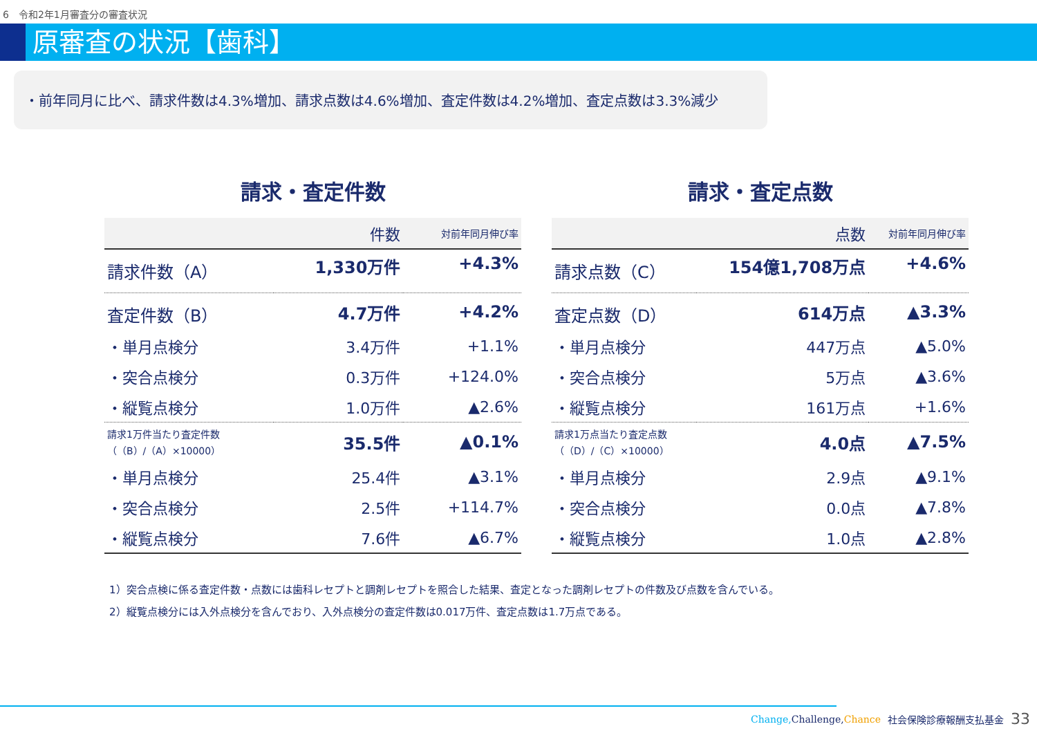6　令和2年1月審査分の審査状況
原審査の状況【歯科】
・前年同月に比べ、請求件数は4.3%増加、請求点数は4.6%増加、査定件数は4.2%増加、査定点数は3.3%減少
請求・査定件数
| | 件数 | 対前年同月伸び率 |
| --- | --- | --- |
| 請求件数（A） | 1,330万件 | +4.3% |
| 査定件数（B） | 4.7万件 | +4.2% |
| ・単月点検分 | 3.4万件 | +1.1% |
| ・突合点検分 | 0.3万件 | +124.0% |
| ・縦覧点検分 | 1.0万件 | ▲2.6% |
| 請求1万件当たり査定件数 （（B）/（A）×10000） | 35.5件 | ▲0.1% |
| ・単月点検分 | 25.4件 | ▲3.1% |
| ・突合点検分 | 2.5件 | +114.7% |
| ・縦覧点検分 | 7.6件 | ▲6.7% |
請求・査定点数
| | 点数 | 対前年同月伸び率 |
| --- | --- | --- |
| 請求点数（C） | 154億1,708万点 | +4.6% |
| 査定点数（D） | 614万点 | ▲3.3% |
| ・単月点検分 | 447万点 | ▲5.0% |
| ・突合点検分 | 5万点 | ▲3.6% |
| ・縦覧点検分 | 161万点 | +1.6% |
| 請求1万点当たり査定点数 （（D）/（C）×10000） | 4.0点 | ▲7.5% |
| ・単月点検分 | 2.9点 | ▲9.1% |
| ・突合点検分 | 0.0点 | ▲7.8% |
| ・縦覧点検分 | 1.0点 | ▲2.8% |
1）突合点検に係る査定件数・点数には歯科レセプトと調剤レセプトを照合した結果、査定となった調剤レセプトの件数及び点数を含んでいる。
2）縦覧点検分には入外点検分を含んでおり、入外点検分の査定件数は0.017万件、査定点数は1.7万点である。
Change, Challenge,Chance 社会保険診療報酬支払基金 33